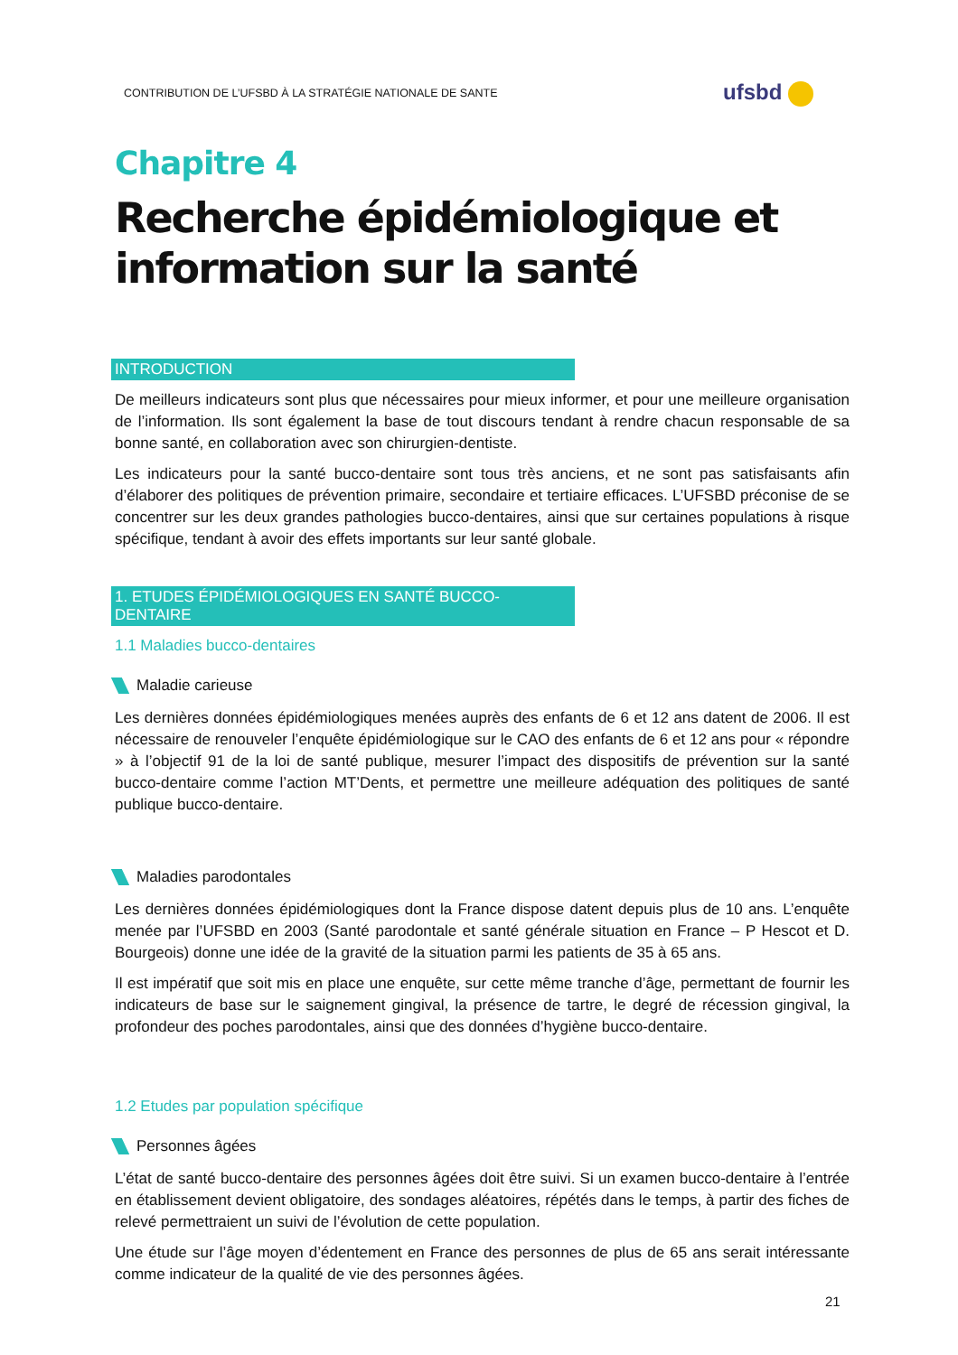CONTRIBUTION DE L’UFSBD À LA STRATÉGIE NATIONALE DE SANTE
ufsbd
Chapitre 4
Recherche épidémiologique et information sur la santé
INTRODUCTION
De meilleurs indicateurs sont plus que nécessaires pour mieux informer, et pour une meilleure organisation de l’information. Ils sont également la base de tout discours tendant à rendre chacun responsable de sa bonne santé, en collaboration avec son chirurgien-dentiste.
Les indicateurs pour la santé bucco-dentaire sont tous très anciens, et ne sont pas satisfaisants afin d’élaborer des politiques de prévention primaire, secondaire et tertiaire efficaces. L’UFSBD préconise de se concentrer sur les deux grandes pathologies bucco-dentaires, ainsi que sur certaines populations à risque spécifique, tendant à avoir des effets importants sur leur santé globale.
1. ETUDES ÉPIDÉMIOLOGIQUES EN SANTÉ BUCCO-DENTAIRE
1.1 Maladies bucco-dentaires
Maladie carieuse
Les dernières données épidémiologiques menées auprès des enfants de 6 et 12 ans datent de 2006. Il est nécessaire de renouveler l’enquête épidémiologique sur le CAO des enfants de 6 et 12 ans pour « répondre » à l’objectif 91 de la loi de santé publique, mesurer l’impact des dispositifs de prévention sur la santé bucco-dentaire comme l’action MT’Dents, et permettre une meilleure adéquation des politiques de santé publique bucco-dentaire.
Maladies parodontales
Les dernières données épidémiologiques dont la France dispose datent depuis plus de 10 ans. L’enquête menée par l’UFSBD en 2003 (Santé parodontale et santé générale situation en France – P Hescot et D. Bourgeois) donne une idée de la gravité de la situation parmi les patients de 35 à 65 ans.
Il est impératif que soit mis en place une enquête, sur cette même tranche d’âge, permettant de fournir les indicateurs de base sur le saignement gingival, la présence de tartre, le degré de récession gingival, la profondeur des poches parodontales, ainsi que des données d’hygiène bucco-dentaire.
1.2 Etudes par population spécifique
Personnes âgées
L’état de santé bucco-dentaire des personnes âgées doit être suivi. Si un examen bucco-dentaire à l’entrée en établissement devient obligatoire, des sondages aléatoires, répétés dans le temps, à partir des fiches de relevé permettraient un suivi de l’évolution de cette population.
Une étude sur l’âge moyen d’édentement en France des personnes de plus de 65 ans serait intéressante comme indicateur de la qualité de vie des personnes âgées.
21